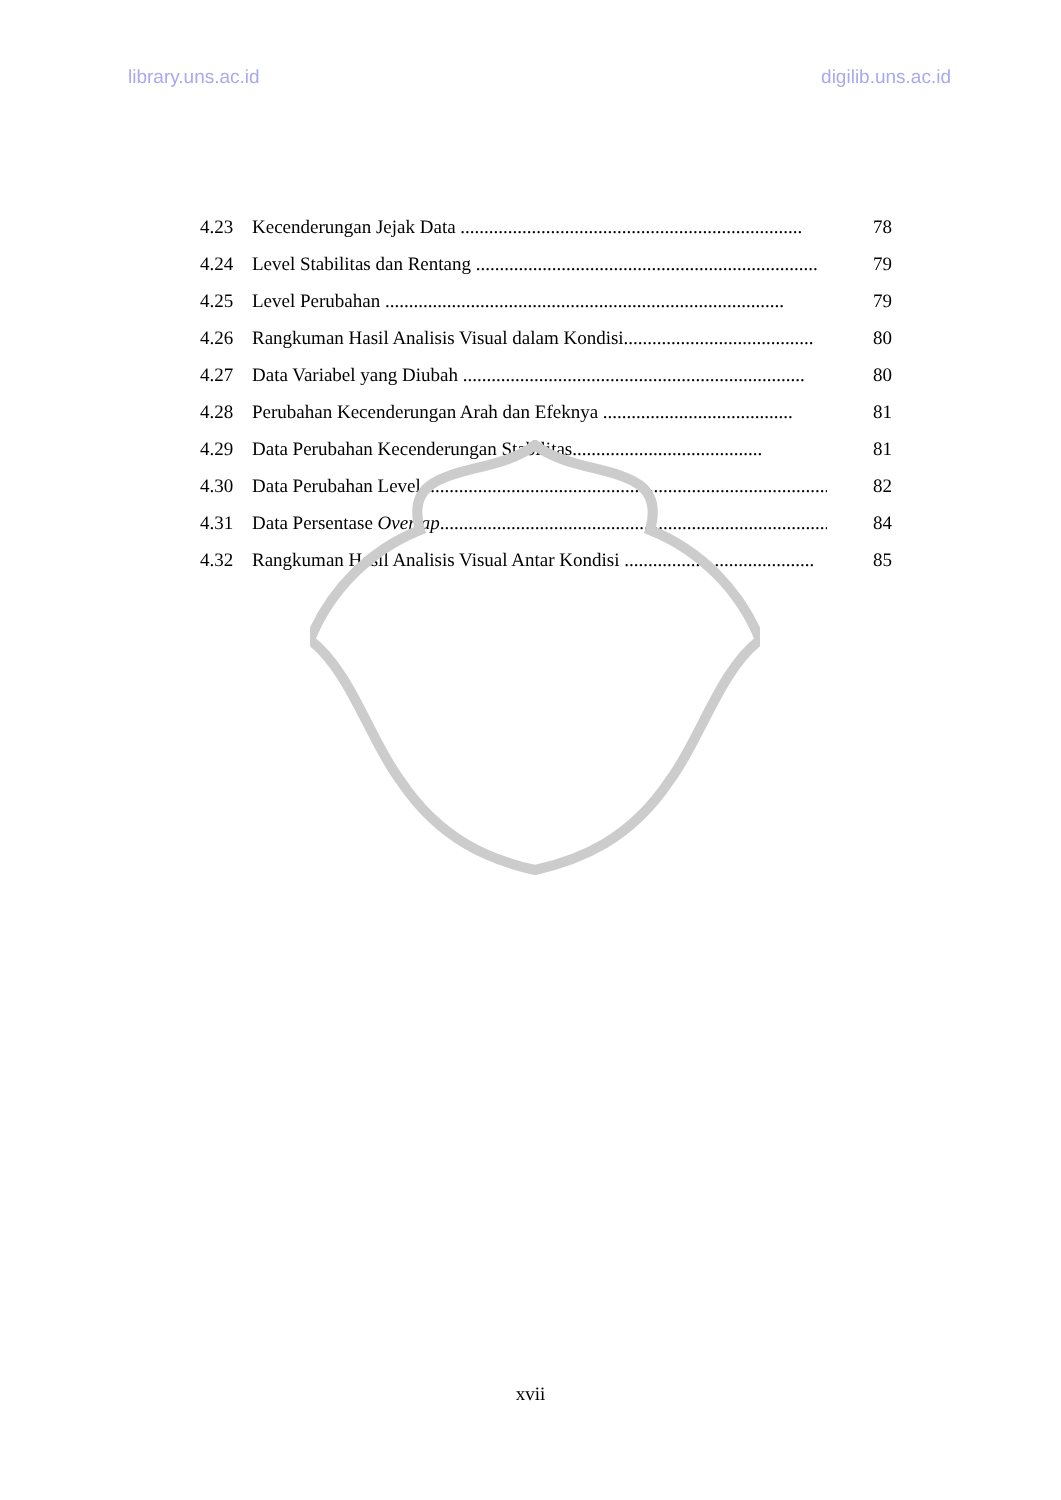library.uns.ac.id digilib.uns.ac.id
4.23 Kecenderungan Jejak Data ........................................................................ 78
4.24 Level Stabilitas dan Rentang ........................................................................ 79
4.25 Level Perubahan .................................................................................... 79
4.26 Rangkuman Hasil Analisis Visual dalam Kondisi........................................ 80
4.27 Data Variabel yang Diubah ........................................................................ 80
4.28 Perubahan Kecenderungan Arah dan Efeknya ........................................ 81
4.29 Data Perubahan Kecenderungan Stabilitas........................................ 81
4.30 Data Perubahan Level........................................................................................ 82
4.31 Data Persentase Overlap........................................................................................ 84
4.32 Rangkuman Hasil Analisis Visual Antar Kondisi ........................................ 85
xvii